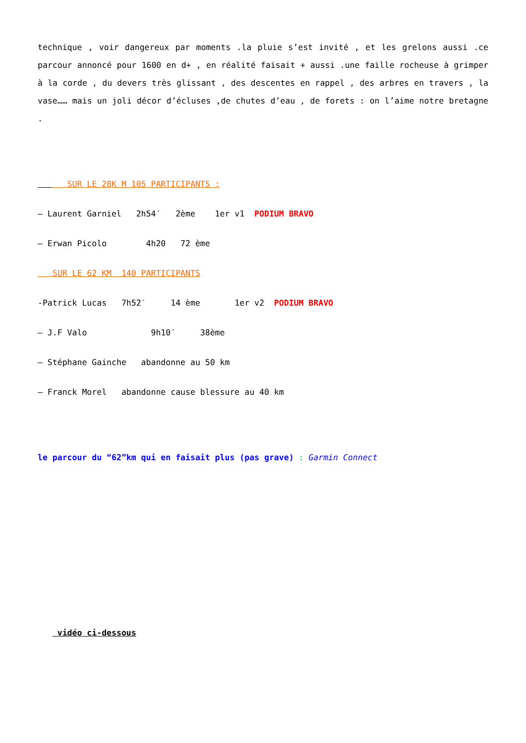technique , voir dangereux par moments .la pluie s’est invité , et les grelons aussi .ce parcour annoncé pour 1600 en d+ , en réalité faisait + aussi .une faille rocheuse à grimper à la corde , du devers très glissant , des descentes en rappel , des arbres en travers , la vase…… mais un joli décor d’écluses ,de chutes d’eau , de forets : on l’aime notre bretagne .
SUR LE 28K M 105 PARTICIPANTS :
– Laurent Garniel 2h54′ 2ème 1er v1 PODIUM BRAVO
– Erwan Picolo 4h20 72 ème
SUR LE 62 KM 140 PARTICIPANTS
-Patrick Lucas 7h52′ 14 ème 1er v2 PODIUM BRAVO
– J.F Valo 9h10′ 38ème
– Stéphane Gainche abandonne au 50 km
– Franck Morel abandonne cause blessure au 40 km
le parcour du “62”km qui en faisait plus (pas grave) : Garmin Connect
vidéo ci-dessous